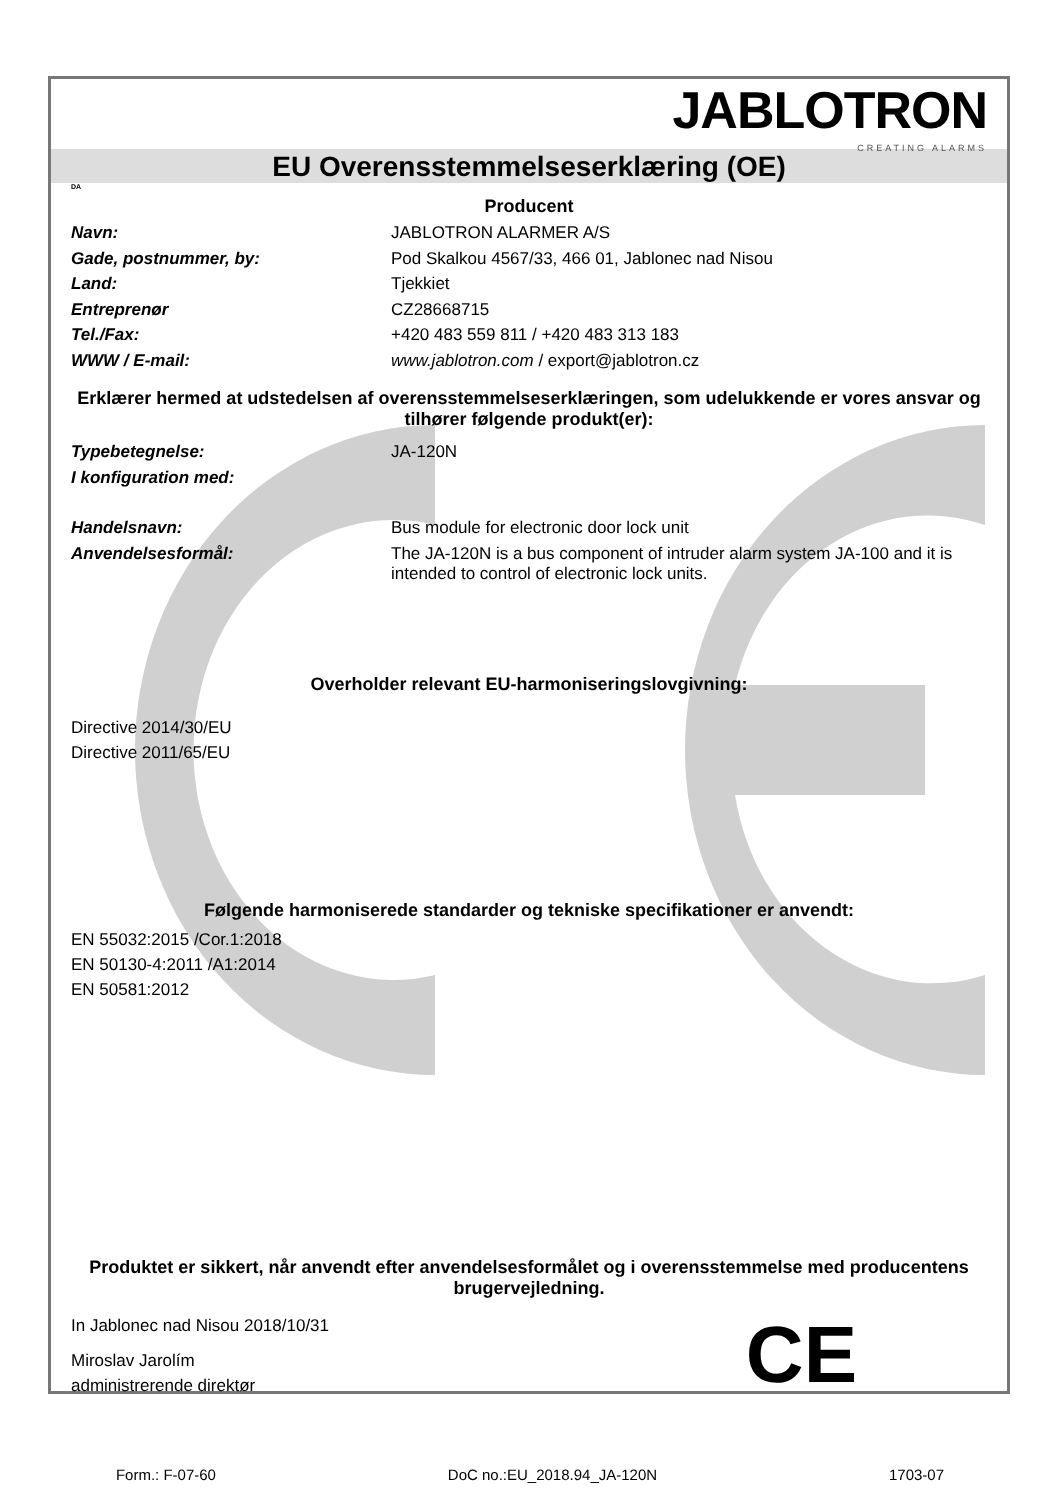JABLOTRON
CREATING ALARMS
EU Overensstemmelseserklæring (OE)
DA
Producent
Navn: JABLOTRON ALARMER A/S
Gade, postnummer, by: Pod Skalkou 4567/33, 466 01, Jablonec nad Nisou
Land: Tjekkiet
Entreprenør CZ28668715
Tel./Fax: +420 483 559 811 / +420 483 313 183
WWW / E-mail: www.jablotron.com / export@jablotron.cz
Erklærer hermed at udstedelsen af overensstemmelseserklæringen, som udelukkende er vores ansvar og tilhører følgende produkt(er):
Typebetegnelse: JA-120N
I konfiguration med:
Handelsnavn: Bus module for electronic door lock unit
Anvendelsesformål: The JA-120N is a bus component of intruder alarm system JA-100 and it is intended to control of electronic lock units.
Overholder relevant EU-harmoniseringslovgivning:
Directive 2014/30/EU
Directive 2011/65/EU
Følgende harmoniserede standarder og tekniske specifikationer er anvendt:
EN 55032:2015 /Cor.1:2018
EN 50130-4:2011 /A1:2014
EN 50581:2012
Produktet er sikkert, når anvendt efter anvendelsesformålet og i overensstemmelse med producentens brugervejledning.
In Jablonec nad Nisou 2018/10/31
Miroslav Jarolím
administrerende direktør
CE
Form.: F-07-60 DoC no.:EU_2018.94_JA-120N 1703-07